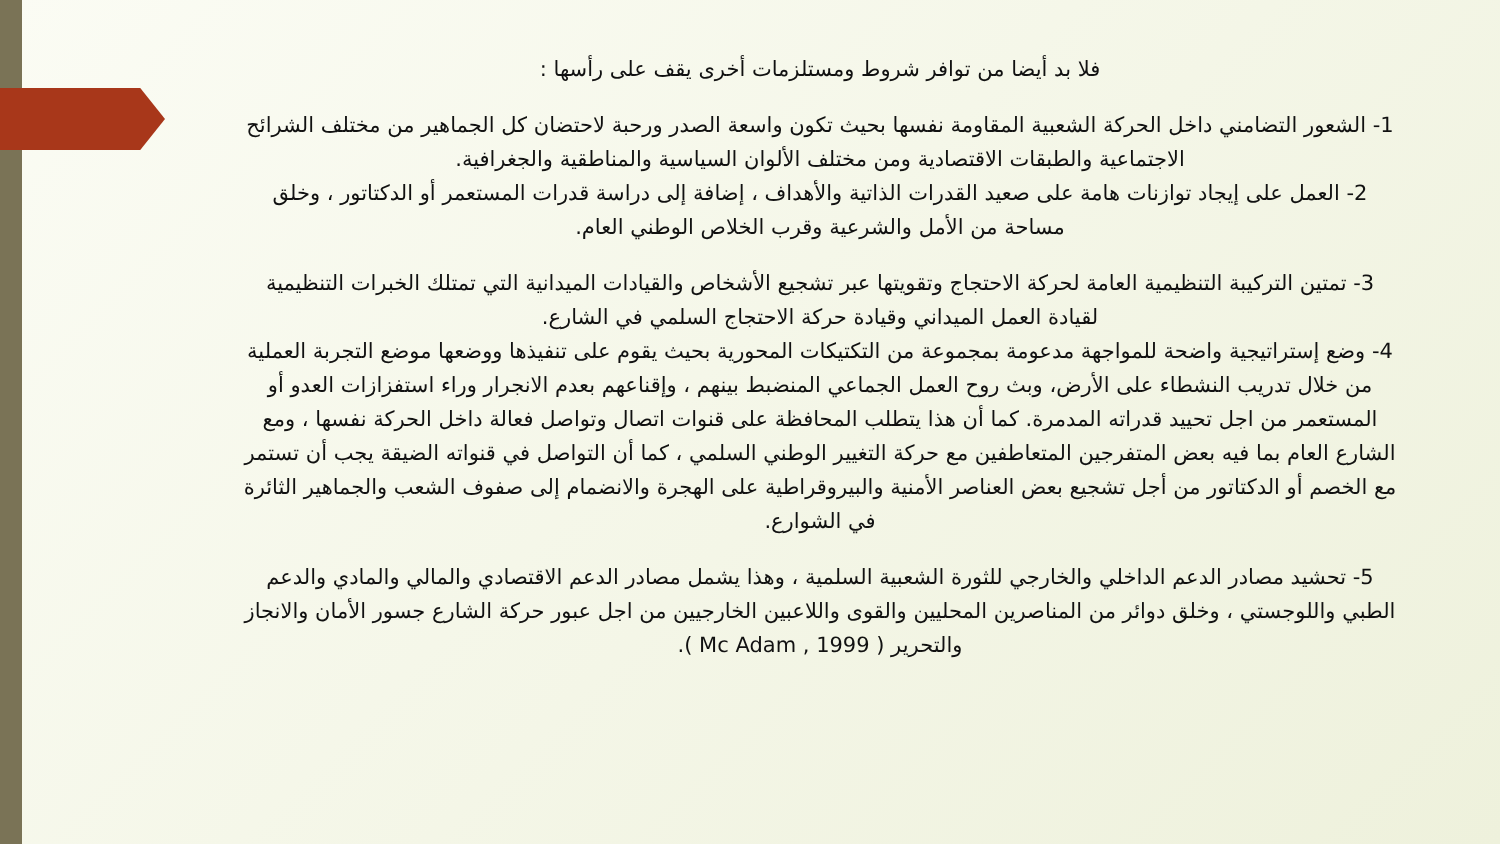فلا بد أيضا من توافر شروط ومستلزمات أخرى يقف على رأسها :
1- الشعور التضامني داخل الحركة الشعبية المقاومة نفسها بحيث تكون واسعة الصدر ورحبة لاحتضان كل الجماهير من مختلف الشرائح الاجتماعية والطبقات الاقتصادية ومن مختلف الألوان السياسية والمناطقية والجغرافية.
2- العمل على إيجاد توازنات هامة على صعيد القدرات الذاتية والأهداف ، إضافة إلى دراسة قدرات المستعمر أو الدكتاتور ، وخلق مساحة من الأمل والشرعية وقرب الخلاص الوطني العام.
3- تمتين التركيبة التنظيمية العامة لحركة الاحتجاج وتقويتها عبر تشجيع الأشخاص والقيادات الميدانية التي تمتلك الخبرات التنظيمية لقيادة العمل الميداني وقيادة حركة الاحتجاج السلمي في الشارع.
4- وضع إستراتيجية واضحة للمواجهة مدعومة بمجموعة من التكتيكات المحورية بحيث يقوم على تنفيذها ووضعها موضع التجربة العملية من خلال تدريب النشطاء على الأرض، وبث روح العمل الجماعي المنضبط بينهم ، وإقناعهم بعدم الانجرار وراء استفزازات العدو أو المستعمر من اجل تحييد قدراته المدمرة. كما أن هذا يتطلب المحافظة على قنوات اتصال وتواصل فعالة داخل الحركة نفسها ، ومع الشارع العام بما فيه بعض المتفرجين المتعاطفين مع حركة التغيير الوطني السلمي ، كما أن التواصل في قنواته الضيقة يجب أن تستمر مع الخصم أو الدكتاتور من أجل تشجيع بعض العناصر الأمنية والبيروقراطية على الهجرة والانضمام إلى صفوف الشعب والجماهير الثائرة في الشوارع.
5- تحشيد مصادر الدعم الداخلي والخارجي للثورة الشعبية السلمية ، وهذا يشمل مصادر الدعم الاقتصادي والمالي والمادي والدعم الطبي واللوجستي ، وخلق دوائر من المناصرين المحليين والقوى واللاعبين الخارجيين من اجل عبور حركة الشارع جسور الأمان والانجاز والتحرير ( Mc Adam , 1999 ).